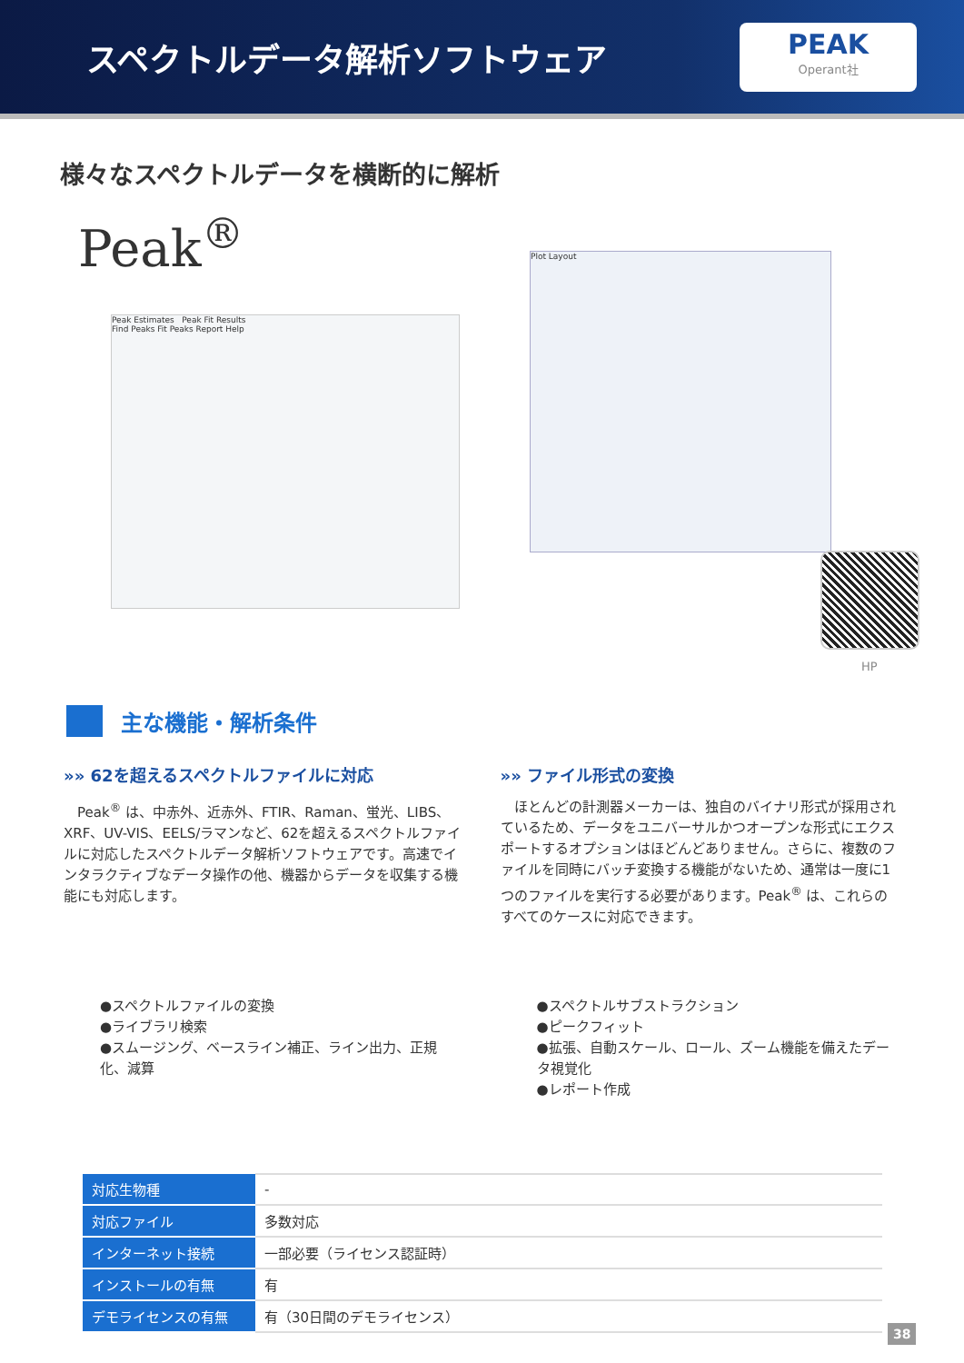スペクトルデータ解析ソフトウェア
PEAK
Operant社
様々なスペクトルデータを横断的に解析
Peak<sup>®</sup>
Peak Estimates Peak Fit Results
Find Peaks Fit Peaks Report Help
Plot Layout
HP
主な機能・解析条件
»» 62を超えるスペクトルファイルに対応
　Peak<sup>®</sup> は、中赤外、近赤外、FTIR、Raman、蛍光、LIBS、XRF、UV-VIS、EELS/ラマンなど、62を超えるスペクトルファイルに対応したスペクトルデータ解析ソフトウェアです。高速でインタラクティブなデータ操作の他、機器からデータを収集する機能にも対応します。
»» ファイル形式の変換
　ほとんどの計測器メーカーは、独自のバイナリ形式が採用されているため、データをユニバーサルかつオープンな形式にエクスポートするオプションはほどんどありません。さらに、複数のファイルを同時にバッチ変換する機能がないため、通常は一度に1つのファイルを実行する必要があります。Peak<sup>®</sup> は、これらのすべてのケースに対応できます。
●スペクトルファイルの変換
●ライブラリ検索
●スムージング、ベースライン補正、ライン出力、正規化、減算
●スペクトルサブストラクション
●ピークフィット
●拡張、自動スケール、ロール、ズーム機能を備えたデータ視覚化
●レポート作成
| 対応生物種 | - |
| 対応ファイル | 多数対応 |
| インターネット接続 | 一部必要（ライセンス認証時） |
| インストールの有無 | 有 |
| デモライセンスの有無 | 有（30日間のデモライセンス） |
38